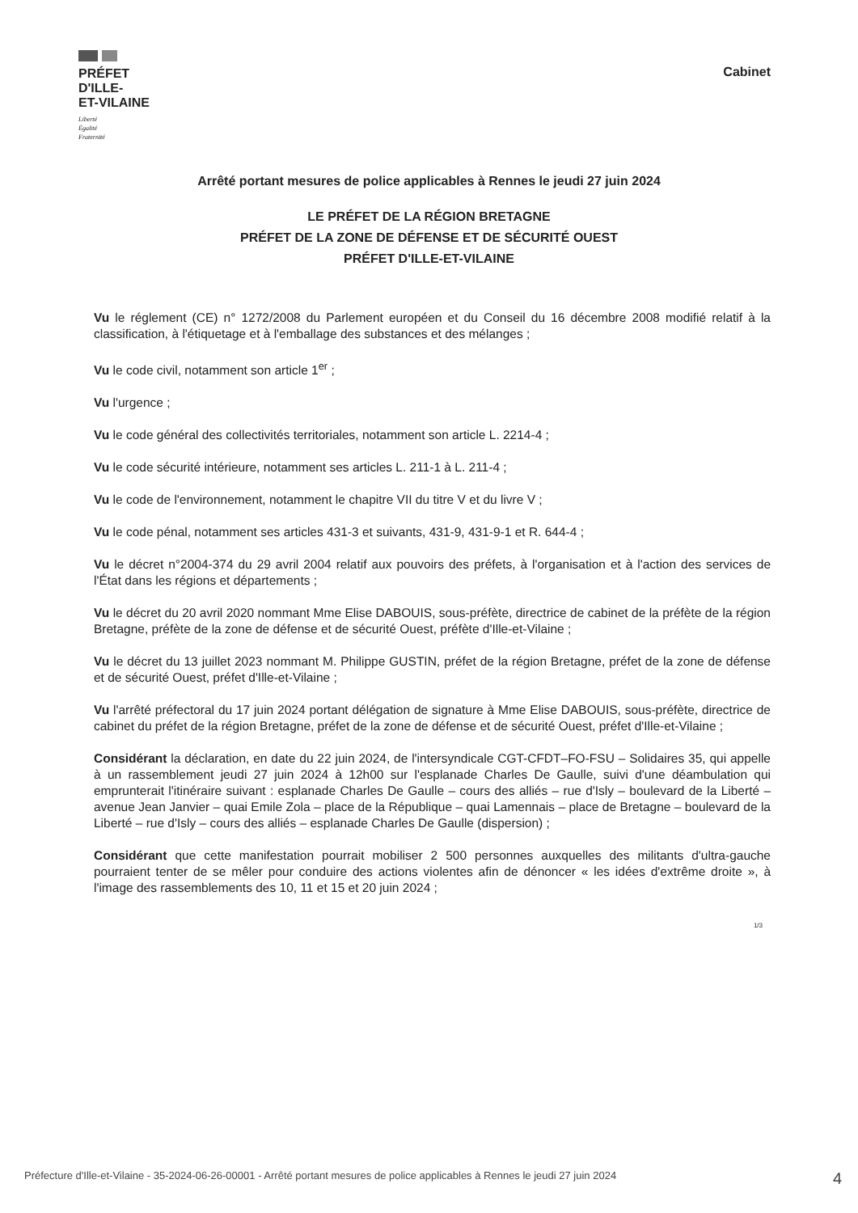PRÉFET
D'ILLE-
ET-VILAINE
Liberté
Égalité
Fraternité
Cabinet
Arrêté portant mesures de police applicables à Rennes le jeudi 27 juin 2024
LE PRÉFET DE LA RÉGION BRETAGNE
PRÉFET DE LA ZONE DE DÉFENSE ET DE SÉCURITÉ OUEST
PRÉFET D'ILLE-ET-VILAINE
Vu le réglement (CE) n° 1272/2008 du Parlement européen et du Conseil du 16 décembre 2008 modifié relatif à la classification, à l'étiquetage et à l'emballage des substances et des mélanges ;
Vu le code civil, notamment son article 1<sup>er</sup> ;
Vu l'urgence ;
Vu le code général des collectivités territoriales, notamment son article L. 2214-4 ;
Vu le code sécurité intérieure, notamment ses articles L. 211-1 à L. 211-4 ;
Vu le code de l'environnement, notamment le chapitre VII du titre V et du livre V ;
Vu le code pénal, notamment ses articles 431-3 et suivants, 431-9, 431-9-1 et R. 644-4 ;
Vu le décret n°2004-374 du 29 avril 2004 relatif aux pouvoirs des préfets, à l'organisation et à l'action des services de l'État dans les régions et départements ;
Vu le décret du 20 avril 2020 nommant Mme Elise DABOUIS, sous-préfète, directrice de cabinet de la préfète de la région Bretagne, préfète de la zone de défense et de sécurité Ouest, préfète d'Ille-et-Vilaine ;
Vu le décret du 13 juillet 2023 nommant M. Philippe GUSTIN, préfet de la région Bretagne, préfet de la zone de défense et de sécurité Ouest, préfet d'Ille-et-Vilaine ;
Vu l'arrêté préfectoral du 17 juin 2024 portant délégation de signature à Mme Elise DABOUIS, sous-préfète, directrice de cabinet du préfet de la région Bretagne, préfet de la zone de défense et de sécurité Ouest, préfet d'Ille-et-Vilaine ;
Considérant la déclaration, en date du 22 juin 2024, de l'intersyndicale CGT-CFDT–FO-FSU – Solidaires 35, qui appelle à un rassemblement jeudi 27 juin 2024 à 12h00 sur l'esplanade Charles De Gaulle, suivi d'une déambulation qui emprunterait l'itinéraire suivant : esplanade Charles De Gaulle – cours des alliés – rue d'Isly – boulevard de la Liberté – avenue Jean Janvier – quai Emile Zola – place de la République – quai Lamennais – place de Bretagne – boulevard de la Liberté – rue d'Isly – cours des alliés – esplanade Charles De Gaulle (dispersion) ;
Considérant que cette manifestation pourrait mobiliser 2 500 personnes auxquelles des militants d'ultra-gauche pourraient tenter de se mêler pour conduire des actions violentes afin de dénoncer « les idées d'extrême droite », à l'image des rassemblements des 10, 11 et 15 et 20 juin 2024 ;
1/3
Préfecture d'Ille-et-Vilaine - 35-2024-06-26-00001 - Arrêté portant mesures de police applicables à Rennes le jeudi 27 juin 2024 4